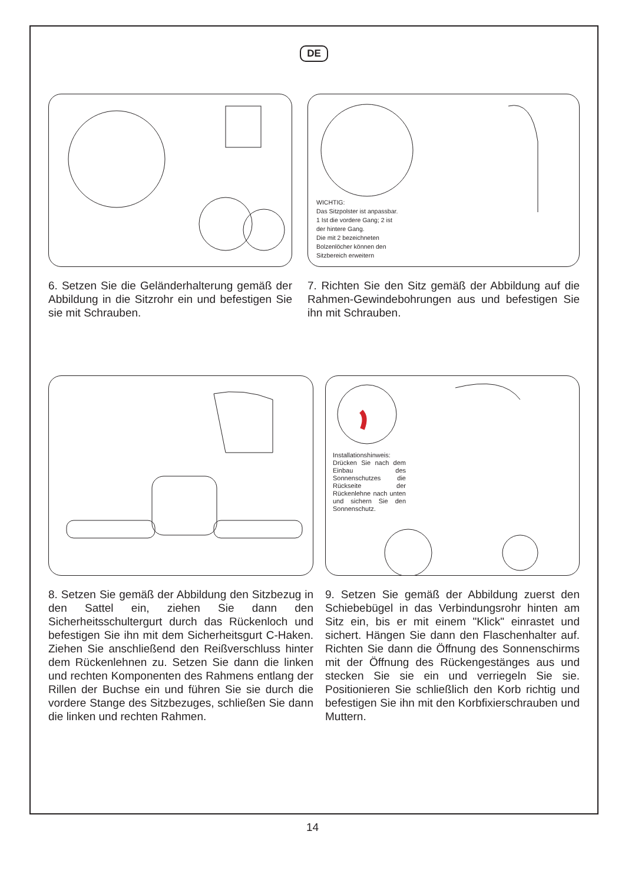DE
6. Setzen Sie die Geländerhalterung gemäß der Abbildung in die Sitzrohr ein und befestigen Sie sie mit Schrauben.
WICHTIG:
Das Sitzpolster ist anpassbar.
1 Ist die vordere Gang; 2 ist
der hintere Gang.
Die mit 2 bezeichneten
Bolzenlöcher können den
Sitzbereich erweitern
7. Richten Sie den Sitz gemäß der Abbildung auf die Rahmen-Gewindebohrungen aus und befestigen Sie ihn mit Schrauben.
8. Setzen Sie gemäß der Abbildung den Sitzbezug in den Sattel ein, ziehen Sie dann den Sicherheitsschultergurt durch das Rückenloch und befestigen Sie ihn mit dem Sicherheitsgurt C-Haken. Ziehen Sie anschließend den Reißverschluss hinter dem Rückenlehnen zu. Setzen Sie dann die linken und rechten Komponenten des Rahmens entlang der Rillen der Buchse ein und führen Sie sie durch die vordere Stange des Sitzbezuges, schließen Sie dann die linken und rechten Rahmen.
Installationshinweis: Drücken Sie nach dem Einbau des Sonnenschutzes die Rückseite der Rückenlehne nach unten und sichern Sie den Sonnenschutz.
9. Setzen Sie gemäß der Abbildung zuerst den Schiebebügel in das Verbindungsrohr hinten am Sitz ein, bis er mit einem "Klick" einrastet und sichert. Hängen Sie dann den Flaschenhalter auf. Richten Sie dann die Öffnung des Sonnenschirms mit der Öffnung des Rückengestänges aus und stecken Sie sie ein und verriegeln Sie sie. Positionieren Sie schließlich den Korb richtig und befestigen Sie ihn mit den Korbfixierschrauben und Muttern.
14